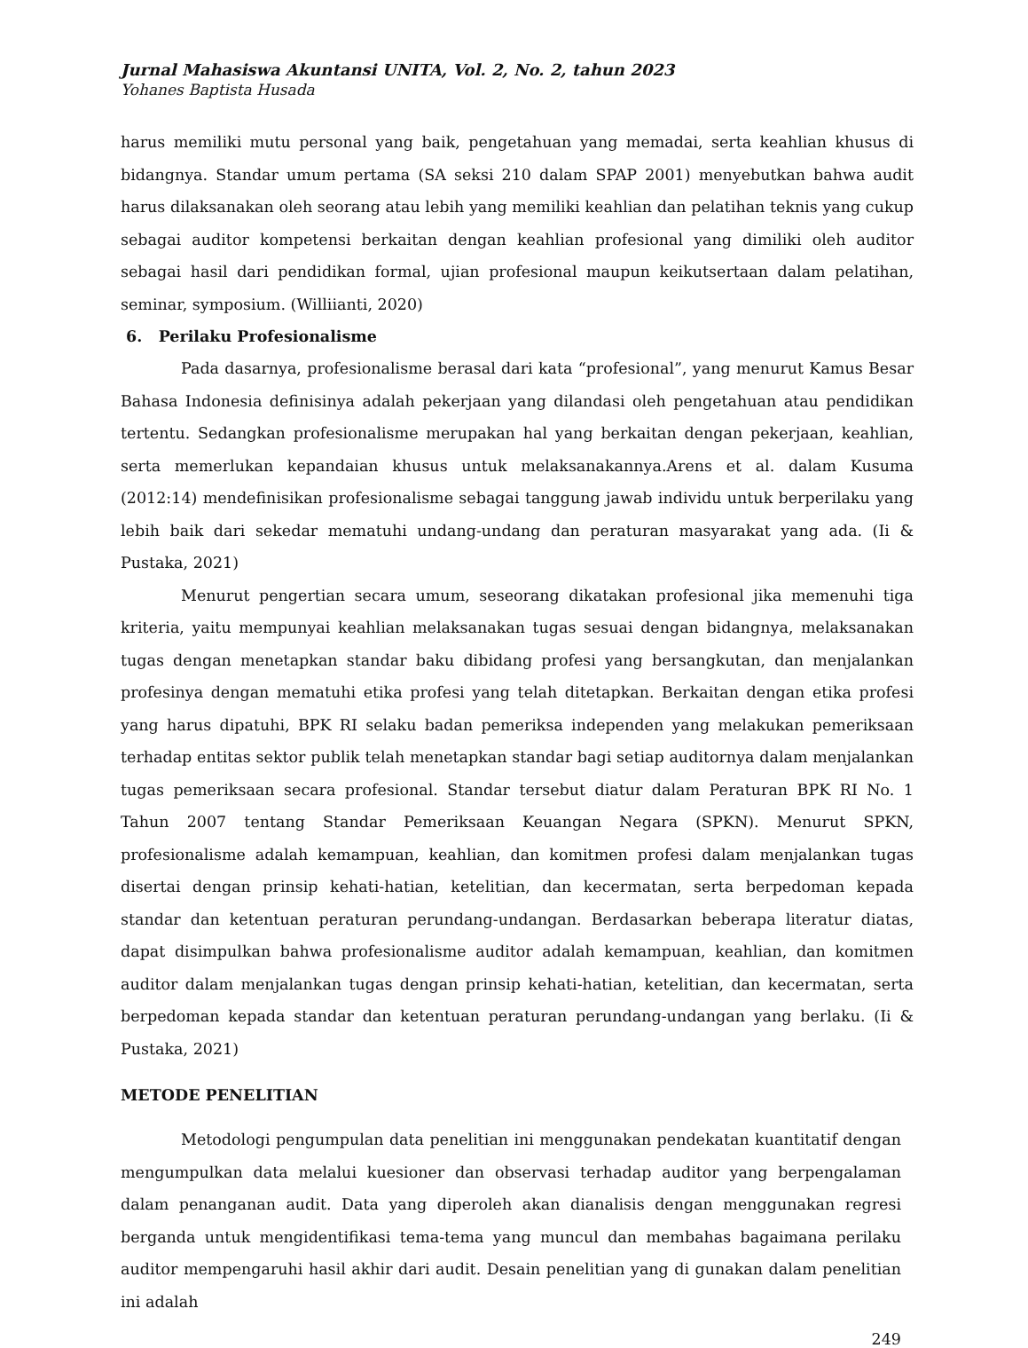Jurnal Mahasiswa Akuntansi UNITA, Vol. 2, No. 2, tahun 2023
Yohanes Baptista Husada
harus memiliki mutu personal yang baik, pengetahuan yang memadai, serta keahlian khusus di bidangnya. Standar umum pertama (SA seksi 210 dalam SPAP 2001) menyebutkan bahwa audit harus dilaksanakan oleh seorang atau lebih yang memiliki keahlian dan pelatihan teknis yang cukup sebagai auditor kompetensi berkaitan dengan keahlian profesional yang dimiliki oleh auditor sebagai hasil dari pendidikan formal, ujian profesional maupun keikutsertaan dalam pelatihan, seminar, symposium. (Williianti, 2020)
6. Perilaku Profesionalisme
Pada dasarnya, profesionalisme berasal dari kata “profesional”, yang menurut Kamus Besar Bahasa Indonesia definisinya adalah pekerjaan yang dilandasi oleh pengetahuan atau pendidikan tertentu. Sedangkan profesionalisme merupakan hal yang berkaitan dengan pekerjaan, keahlian, serta memerlukan kepandaian khusus untuk melaksanakannya.Arens et al. dalam Kusuma (2012:14) mendefinisikan profesionalisme sebagai tanggung jawab individu untuk berperilaku yang lebih baik dari sekedar mematuhi undang-undang dan peraturan masyarakat yang ada. (Ii & Pustaka, 2021)
Menurut pengertian secara umum, seseorang dikatakan profesional jika memenuhi tiga kriteria, yaitu mempunyai keahlian melaksanakan tugas sesuai dengan bidangnya, melaksanakan tugas dengan menetapkan standar baku dibidang profesi yang bersangkutan, dan menjalankan profesinya dengan mematuhi etika profesi yang telah ditetapkan. Berkaitan dengan etika profesi yang harus dipatuhi, BPK RI selaku badan pemeriksa independen yang melakukan pemeriksaan terhadap entitas sektor publik telah menetapkan standar bagi setiap auditornya dalam menjalankan tugas pemeriksaan secara profesional. Standar tersebut diatur dalam Peraturan BPK RI No. 1 Tahun 2007 tentang Standar Pemeriksaan Keuangan Negara (SPKN). Menurut SPKN, profesionalisme adalah kemampuan, keahlian, dan komitmen profesi dalam menjalankan tugas disertai dengan prinsip kehati-hatian, ketelitian, dan kecermatan, serta berpedoman kepada standar dan ketentuan peraturan perundang-undangan. Berdasarkan beberapa literatur diatas, dapat disimpulkan bahwa profesionalisme auditor adalah kemampuan, keahlian, dan komitmen auditor dalam menjalankan tugas dengan prinsip kehati-hatian, ketelitian, dan kecermatan, serta berpedoman kepada standar dan ketentuan peraturan perundang-undangan yang berlaku. (Ii & Pustaka, 2021)
METODE PENELITIAN
Metodologi pengumpulan data penelitian ini menggunakan pendekatan kuantitatif dengan mengumpulkan data melalui kuesioner dan observasi terhadap auditor yang berpengalaman dalam penanganan audit. Data yang diperoleh akan dianalisis dengan menggunakan regresi berganda untuk mengidentifikasi tema-tema yang muncul dan membahas bagaimana perilaku auditor mempengaruhi hasil akhir dari audit. Desain penelitian yang di gunakan dalam penelitian ini adalah
249